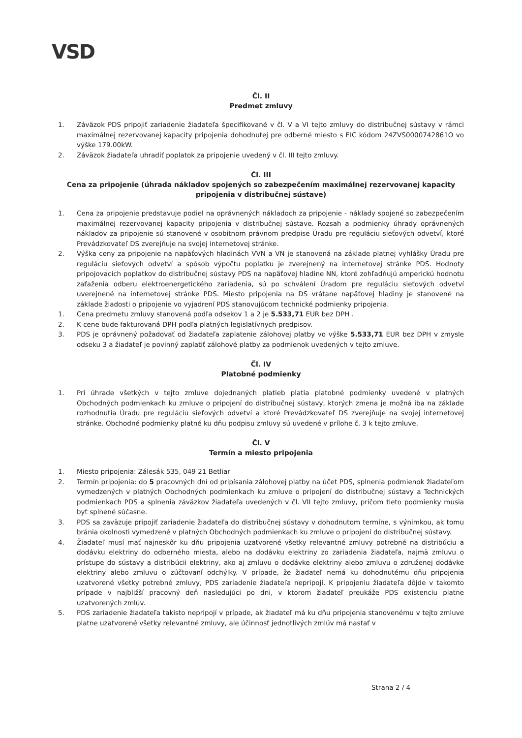VSD
Čl. II
Predmet zmluvy
1. Záväzok PDS pripojiť zariadenie žiadateľa špecifikované v čl. V a VI tejto zmluvy do distribučnej sústavy v rámci maximálnej rezervovanej kapacity pripojenia dohodnutej pre odberné miesto s EIC kódom 24ZVS0000742861O vo výške 179.00kW.
2. Záväzok žiadateľa uhradiť poplatok za pripojenie uvedený v čl. III tejto zmluvy.
Čl. III
Cena za pripojenie (úhrada nákladov spojených so zabezpečením maximálnej rezervovanej kapacity pripojenia v distribučnej sústave)
1. Cena za pripojenie predstavuje podiel na oprávnených nákladoch za pripojenie - náklady spojené so zabezpečením maximálnej rezervovanej kapacity pripojenia v distribučnej sústave. Rozsah a podmienky úhrady oprávnených nákladov za pripojenie sú stanovené v osobitnom právnom predpise Úradu pre reguláciu sieťových odvetví, ktoré Prevádzkovateľ DS zverejňuje na svojej internetovej stránke.
2. Výška ceny za pripojenie na napäťových hladinách VVN a VN je stanovená na základe platnej vyhlášky Úradu pre reguláciu sieťových odvetví a spôsob výpočtu poplatku je zverejnený na internetovej stránke PDS. Hodnoty pripojovacích poplatkov do distribučnej sústavy PDS na napäťovej hladine NN, ktoré zohľadňujú amperickú hodnotu zaťaženia odberu elektroenergetického zariadenia, sú po schválení Úradom pre reguláciu sieťových odvetví uverejnené na internetovej stránke PDS. Miesto pripojenia na DS vrátane napäťovej hladiny je stanovené na základe žiadosti o pripojenie vo vyjadrení PDS stanovujúcom technické podmienky pripojenia.
1. Cena predmetu zmluvy stanovená podľa odsekov 1 a 2 je 5.533,71 EUR bez DPH .
2. K cene bude fakturovaná DPH podľa platných legislatívnych predpisov.
3. PDS je oprávnený požadovať od žiadateľa zaplatenie zálohovej platby vo výške 5.533,71 EUR bez DPH v zmysle odseku 3 a žiadateľ je povinný zaplatiť zálohové platby za podmienok uvedených v tejto zmluve.
Čl. IV
Platobné podmienky
1. Pri úhrade všetkých v tejto zmluve dojednaných platieb platia platobné podmienky uvedené v platných Obchodných podmienkach ku zmluve o pripojení do distribučnej sústavy, ktorých zmena je možná iba na základe rozhodnutia Úradu pre reguláciu sieťových odvetví a ktoré Prevádzkovateľ DS zverejňuje na svojej internetovej stránke. Obchodné podmienky platné ku dňu podpisu zmluvy sú uvedené v prílohe č. 3 k tejto zmluve.
Čl. V
Termín a miesto pripojenia
1. Miesto pripojenia: Zálesák 535, 049 21 Betliar
2. Termín pripojenia: do 5 pracovných dní od pripísania zálohovej platby na účet PDS, splnenia podmienok žiadateľom vymedzených v platných Obchodných podmienkach ku zmluve o pripojení do distribučnej sústavy a Technických podmienkach PDS a splnenia záväzkov žiadateľa uvedených v čl. VII tejto zmluvy, pričom tieto podmienky musia byť splnené súčasne.
3. PDS sa zaväzuje pripojiť zariadenie žiadateľa do distribučnej sústavy v dohodnutom termíne, s výnimkou, ak tomu bránia okolnosti vymedzené v platných Obchodných podmienkach ku zmluve o pripojení do distribučnej sústavy.
4. Žiadateľ musí mať najneskôr ku dňu pripojenia uzatvorené všetky relevantné zmluvy potrebné na distribúciu a dodávku elektriny do odberného miesta, alebo na dodávku elektriny zo zariadenia žiadateľa, najmä zmluvu o prístupe do sústavy a distribúcii elektriny, ako aj zmluvu o dodávke elektriny alebo zmluvu o združenej dodávke elektriny alebo zmluvu o zúčtovaní odchýlky. V prípade, že žiadateľ nemá ku dohodnutému dňu pripojenia uzatvorené všetky potrebné zmluvy, PDS zariadenie žiadateľa nepripojí. K pripojeniu žiadateľa dôjde v takomto prípade v najbližší pracovný deň nasledujúci po dni, v ktorom žiadateľ preukáže PDS existenciu platne uzatvorených zmlúv.
5. PDS zariadenie žiadateľa takisto nepripojí v prípade, ak žiadateľ má ku dňu pripojenia stanovenému v tejto zmluve platne uzatvorené všetky relevantné zmluvy, ale účinnosť jednotlivých zmlúv má nastať v
Strana 2 / 4